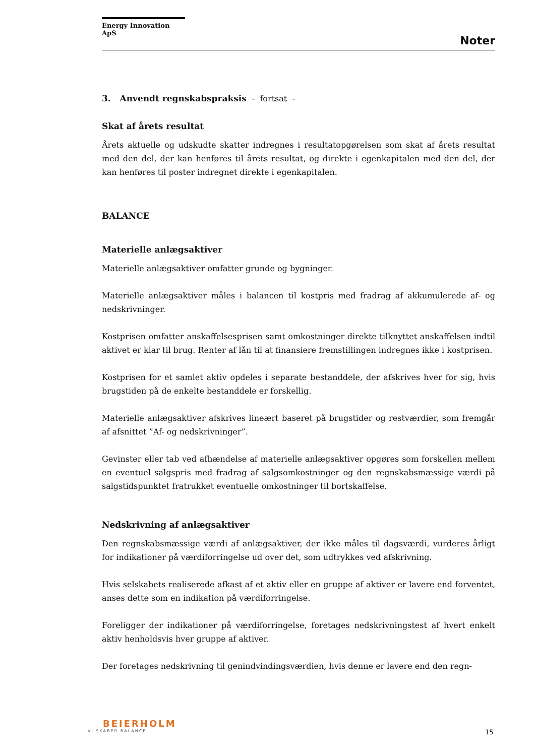Energy Innovation ApS
Noter
3. Anvendt regnskabspraksis - fortsat -
Skat af årets resultat
Årets aktuelle og udskudte skatter indregnes i resultatopgørelsen som skat af årets resultat med den del, der kan henføres til årets resultat, og direkte i egenkapitalen med den del, der kan henføres til poster indregnet direkte i egenkapitalen.
BALANCE
Materielle anlægsaktiver
Materielle anlægsaktiver omfatter grunde og bygninger.
Materielle anlægsaktiver måles i balancen til kostpris med fradrag af akkumulerede af- og nedskrivninger.
Kostprisen omfatter anskaffelsesprisen samt omkostninger direkte tilknyttet anskaffelsen indtil aktivet er klar til brug. Renter af lån til at finansiere fremstillingen indregnes ikke i kostprisen.
Kostprisen for et samlet aktiv opdeles i separate bestanddele, der afskrives hver for sig, hvis brugstiden på de enkelte bestanddele er forskellig.
Materielle anlægsaktiver afskrives lineært baseret på brugstider og restværdier, som fremgår af afsnittet ”Af- og nedskrivninger”.
Gevinster eller tab ved afhændelse af materielle anlægsaktiver opgøres som forskellen mellem en eventuel salgspris med fradrag af salgsomkostninger og den regnskabsmæssige værdi på salgstidspunktet fratrukket eventuelle omkostninger til bortskaffelse.
Nedskrivning af anlægsaktiver
Den regnskabsmæssige værdi af anlægsaktiver, der ikke måles til dagsværdi, vurderes årligt for indikationer på værdiforringelse ud over det, som udtrykkes ved afskrivning.
Hvis selskabets realiserede afkast af et aktiv eller en gruppe af aktiver er lavere end forventet, anses dette som en indikation på værdiforringelse.
Foreligger der indikationer på værdiforringelse, foretages nedskrivningstest af hvert enkelt aktiv henholdsvis hver gruppe af aktiver.
Der foretages nedskrivning til genindvindingsværdien, hvis denne er lavere end den regn-
BEIERHOLM
VI SKABER BALANCE
15